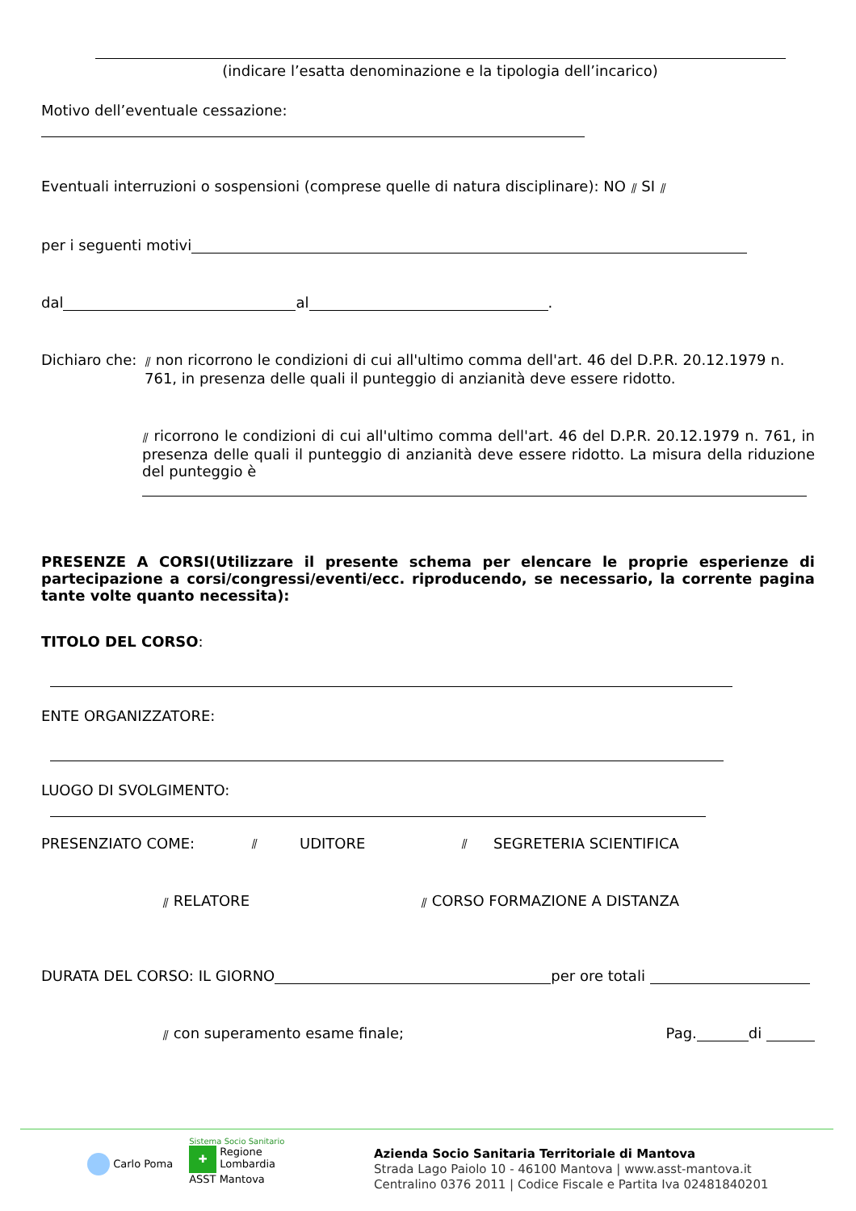(indicare l’esatta denominazione e la tipologia dell’incarico)
Motivo dell’eventuale cessazione:
Eventuali interruzioni o sospensioni (comprese quelle di natura disciplinare): NO ⫽ SI ⫽
per i seguenti motivi
dal al .
Dichiaro che:
⫽ non ricorrono le condizioni di cui all'ultimo comma dell'art. 46 del D.P.R. 20.12.1979 n. 761, in presenza delle quali il punteggio di anzianità deve essere ridotto.
⫽ ricorrono le condizioni di cui all'ultimo comma dell'art. 46 del D.P.R. 20.12.1979 n. 761, in presenza delle quali il punteggio di anzianità deve essere ridotto. La misura della riduzione del punteggio è
PRESENZE A CORSI(Utilizzare il presente schema per elencare le proprie esperienze di partecipazione a corsi/congressi/eventi/ecc. riproducendo, se necessario, la corrente pagina tante volte quanto necessita):
TITOLO DEL CORSO:
ENTE ORGANIZZATORE:
LUOGO DI SVOLGIMENTO:
PRESENZIATO COME:
⫽
UDITORE
⫽
SEGRETERIA SCIENTIFICA
⫽ RELATORE
⫽ CORSO FORMAZIONE A DISTANZA
DURATA DEL CORSO: IL GIORNO per ore totali
⫽ con superamento esame finale;
Pag. di
Carlo Poma
Sistema Socio Sanitario
✚
Regione
Lombardia
ASST Mantova
Azienda Socio Sanitaria Territoriale di Mantova
Strada Lago Paiolo 10 - 46100 Mantova | www.asst-mantova.it
Centralino 0376 2011 | Codice Fiscale e Partita Iva 02481840201